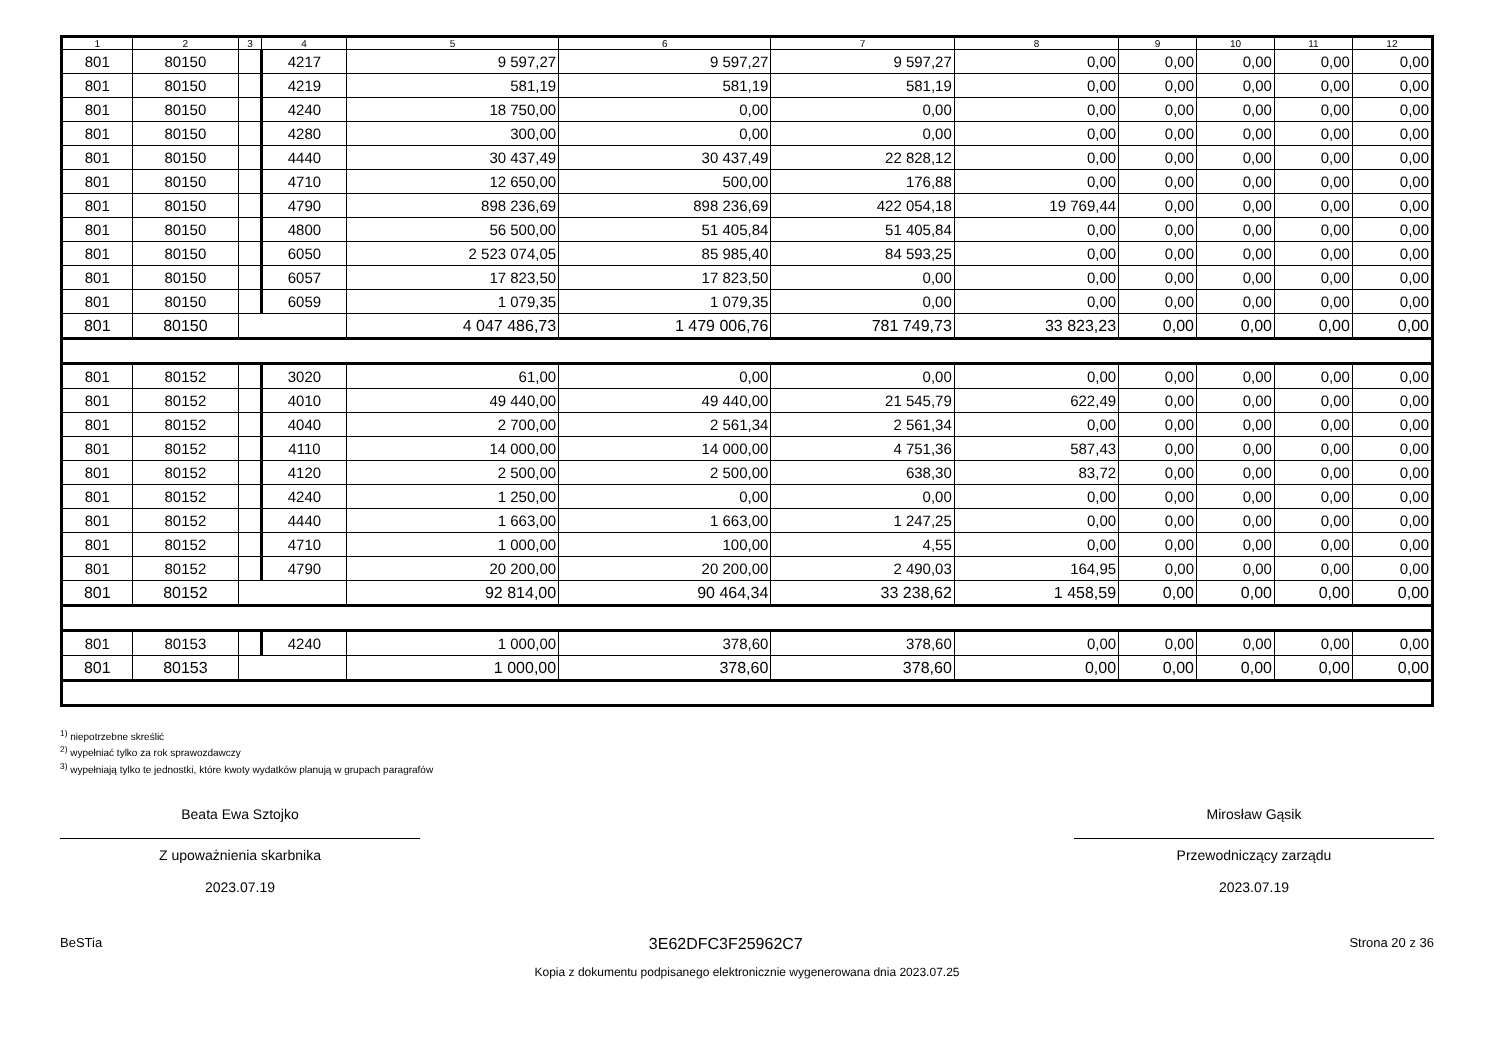| 1 | 2 | 3 | 4 | 5 | 6 | 7 | 8 | 9 | 10 | 11 | 12 |
| --- | --- | --- | --- | --- | --- | --- | --- | --- | --- | --- | --- |
| 801 | 80150 | | 4217 | 9 597,27 | 9 597,27 | 9 597,27 | 0,00 | 0,00 | 0,00 | 0,00 | 0,00 |
| 801 | 80150 | | 4219 | 581,19 | 581,19 | 581,19 | 0,00 | 0,00 | 0,00 | 0,00 | 0,00 |
| 801 | 80150 | | 4240 | 18 750,00 | 0,00 | 0,00 | 0,00 | 0,00 | 0,00 | 0,00 | 0,00 |
| 801 | 80150 | | 4280 | 300,00 | 0,00 | 0,00 | 0,00 | 0,00 | 0,00 | 0,00 | 0,00 |
| 801 | 80150 | | 4440 | 30 437,49 | 30 437,49 | 22 828,12 | 0,00 | 0,00 | 0,00 | 0,00 | 0,00 |
| 801 | 80150 | | 4710 | 12 650,00 | 500,00 | 176,88 | 0,00 | 0,00 | 0,00 | 0,00 | 0,00 |
| 801 | 80150 | | 4790 | 898 236,69 | 898 236,69 | 422 054,18 | 19 769,44 | 0,00 | 0,00 | 0,00 | 0,00 |
| 801 | 80150 | | 4800 | 56 500,00 | 51 405,84 | 51 405,84 | 0,00 | 0,00 | 0,00 | 0,00 | 0,00 |
| 801 | 80150 | | 6050 | 2 523 074,05 | 85 985,40 | 84 593,25 | 0,00 | 0,00 | 0,00 | 0,00 | 0,00 |
| 801 | 80150 | | 6057 | 17 823,50 | 17 823,50 | 0,00 | 0,00 | 0,00 | 0,00 | 0,00 | 0,00 |
| 801 | 80150 | | 6059 | 1 079,35 | 1 079,35 | 0,00 | 0,00 | 0,00 | 0,00 | 0,00 | 0,00 |
| 801 | 80150 | | | 4 047 486,73 | 1 479 006,76 | 781 749,73 | 33 823,23 | 0,00 | 0,00 | 0,00 | 0,00 |
| 801 | 80152 | | 3020 | 61,00 | 0,00 | 0,00 | 0,00 | 0,00 | 0,00 | 0,00 | 0,00 |
| 801 | 80152 | | 4010 | 49 440,00 | 49 440,00 | 21 545,79 | 622,49 | 0,00 | 0,00 | 0,00 | 0,00 |
| 801 | 80152 | | 4040 | 2 700,00 | 2 561,34 | 2 561,34 | 0,00 | 0,00 | 0,00 | 0,00 | 0,00 |
| 801 | 80152 | | 4110 | 14 000,00 | 14 000,00 | 4 751,36 | 587,43 | 0,00 | 0,00 | 0,00 | 0,00 |
| 801 | 80152 | | 4120 | 2 500,00 | 2 500,00 | 638,30 | 83,72 | 0,00 | 0,00 | 0,00 | 0,00 |
| 801 | 80152 | | 4240 | 1 250,00 | 0,00 | 0,00 | 0,00 | 0,00 | 0,00 | 0,00 | 0,00 |
| 801 | 80152 | | 4440 | 1 663,00 | 1 663,00 | 1 247,25 | 0,00 | 0,00 | 0,00 | 0,00 | 0,00 |
| 801 | 80152 | | 4710 | 1 000,00 | 100,00 | 4,55 | 0,00 | 0,00 | 0,00 | 0,00 | 0,00 |
| 801 | 80152 | | 4790 | 20 200,00 | 20 200,00 | 2 490,03 | 164,95 | 0,00 | 0,00 | 0,00 | 0,00 |
| 801 | 80152 | | | 92 814,00 | 90 464,34 | 33 238,62 | 1 458,59 | 0,00 | 0,00 | 0,00 | 0,00 |
| 801 | 80153 | | 4240 | 1 000,00 | 378,60 | 378,60 | 0,00 | 0,00 | 0,00 | 0,00 | 0,00 |
| 801 | 80153 | | | 1 000,00 | 378,60 | 378,60 | 0,00 | 0,00 | 0,00 | 0,00 | 0,00 |
<sup>1)</sup> niepotrzebne skreślić
<sup>2)</sup> wypełniać tylko za rok sprawozdawczy
<sup>3)</sup> wypełniają tylko te jednostki, które kwoty wydatków planują w grupach paragrafów
Beata Ewa Sztojko
Z upoważnienia skarbnika
2023.07.19
Mirosław Gąsik
Przewodniczący zarządu
2023.07.19
BeSTia 3E62DFC3F25962C7 Strona 20 z 36
Kopia z dokumentu podpisanego elektronicznie wygenerowana dnia 2023.07.25